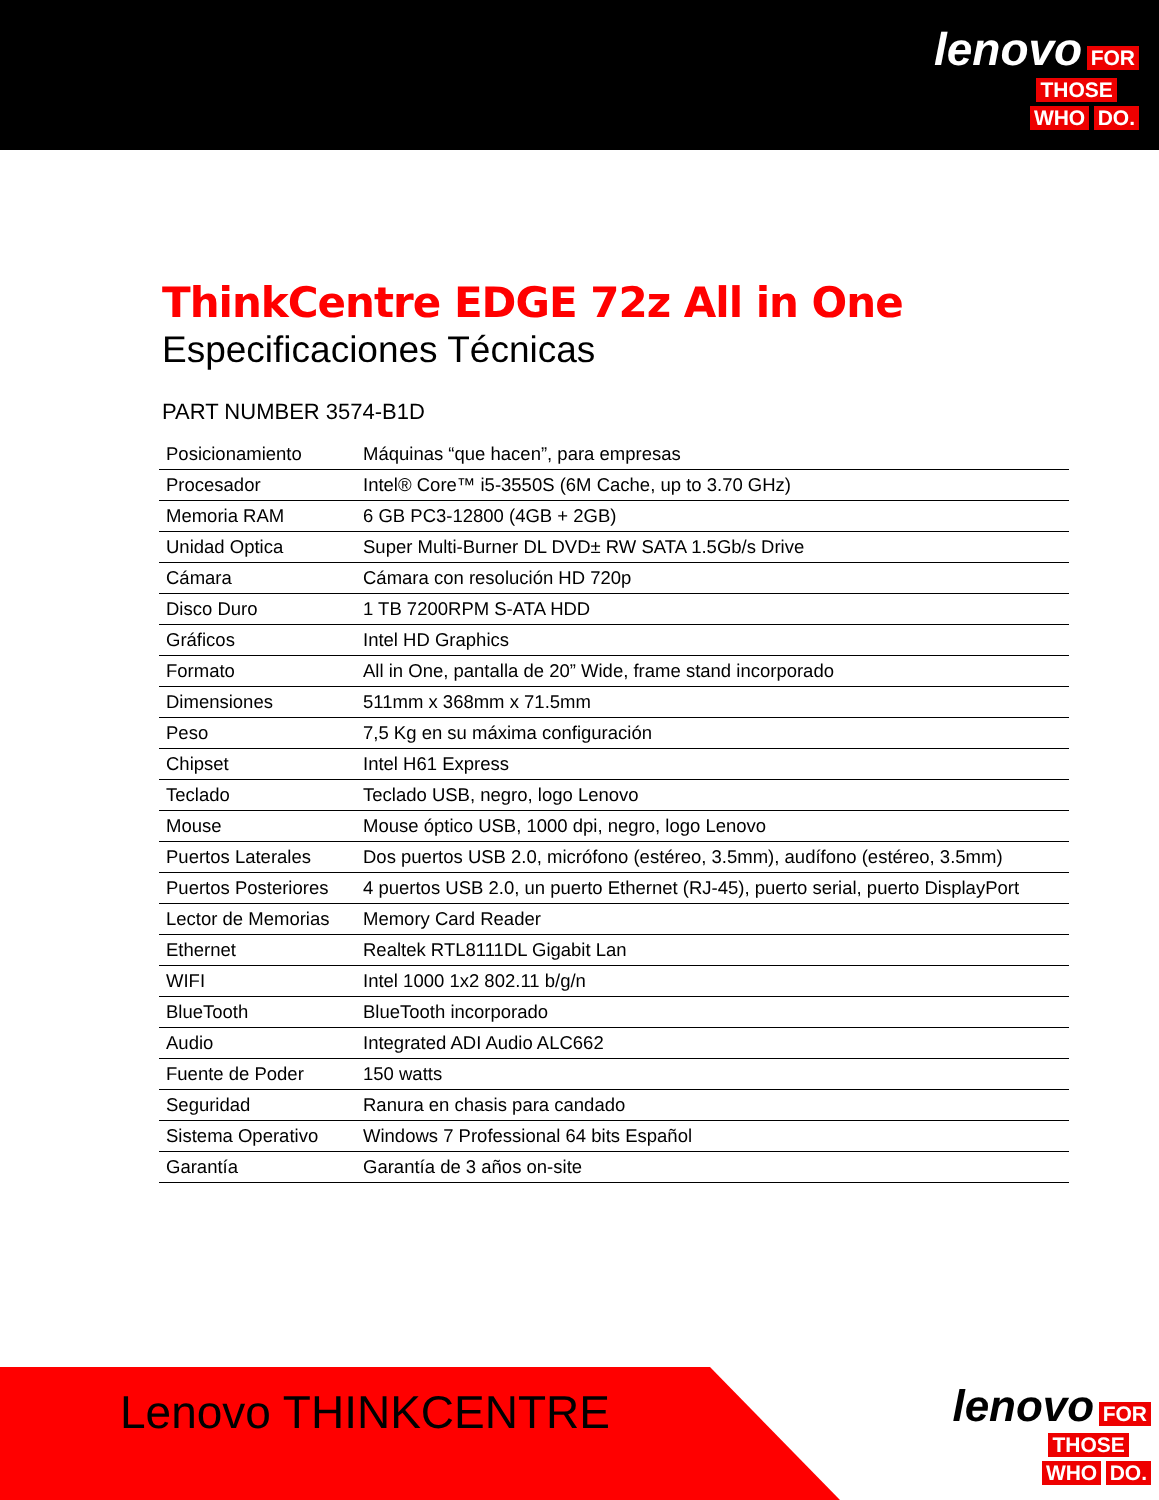lenovo FOR
THOSE
WHO DO.
ThinkCentre EDGE 72z All in One
Especificaciones Técnicas
PART NUMBER 3574-B1D
| Posicionamiento | Máquinas “que hacen”, para empresas |
| Procesador | Intel® Core™ i5-3550S (6M Cache, up to 3.70 GHz) |
| Memoria RAM | 6 GB PC3-12800 (4GB + 2GB) |
| Unidad Optica | Super Multi-Burner DL DVD± RW SATA 1.5Gb/s Drive |
| Cámara | Cámara con resolución HD 720p |
| Disco Duro | 1 TB 7200RPM S-ATA HDD |
| Gráficos | Intel HD Graphics |
| Formato | All in One, pantalla de 20” Wide, frame stand incorporado |
| Dimensiones | 511mm x 368mm x 71.5mm |
| Peso | 7,5 Kg en su máxima configuración |
| Chipset | Intel H61 Express |
| Teclado | Teclado USB, negro, logo Lenovo |
| Mouse | Mouse óptico USB, 1000 dpi, negro, logo Lenovo |
| Puertos Laterales | Dos puertos USB 2.0, micrófono (estéreo, 3.5mm), audífono (estéreo, 3.5mm) |
| Puertos Posteriores | 4 puertos USB 2.0, un puerto Ethernet (RJ-45), puerto serial, puerto DisplayPort |
| Lector de Memorias | Memory Card Reader |
| Ethernet | Realtek RTL8111DL Gigabit Lan |
| WIFI | Intel 1000 1x2 802.11 b/g/n |
| BlueTooth | BlueTooth incorporado |
| Audio | Integrated ADI Audio ALC662 |
| Fuente de Poder | 150 watts |
| Seguridad | Ranura en chasis para candado |
| Sistema Operativo | Windows 7 Professional 64 bits Español |
| Garantía | Garantía de 3 años on-site |
Lenovo THINKCENTRE
lenovo FOR
THOSE
WHO DO.